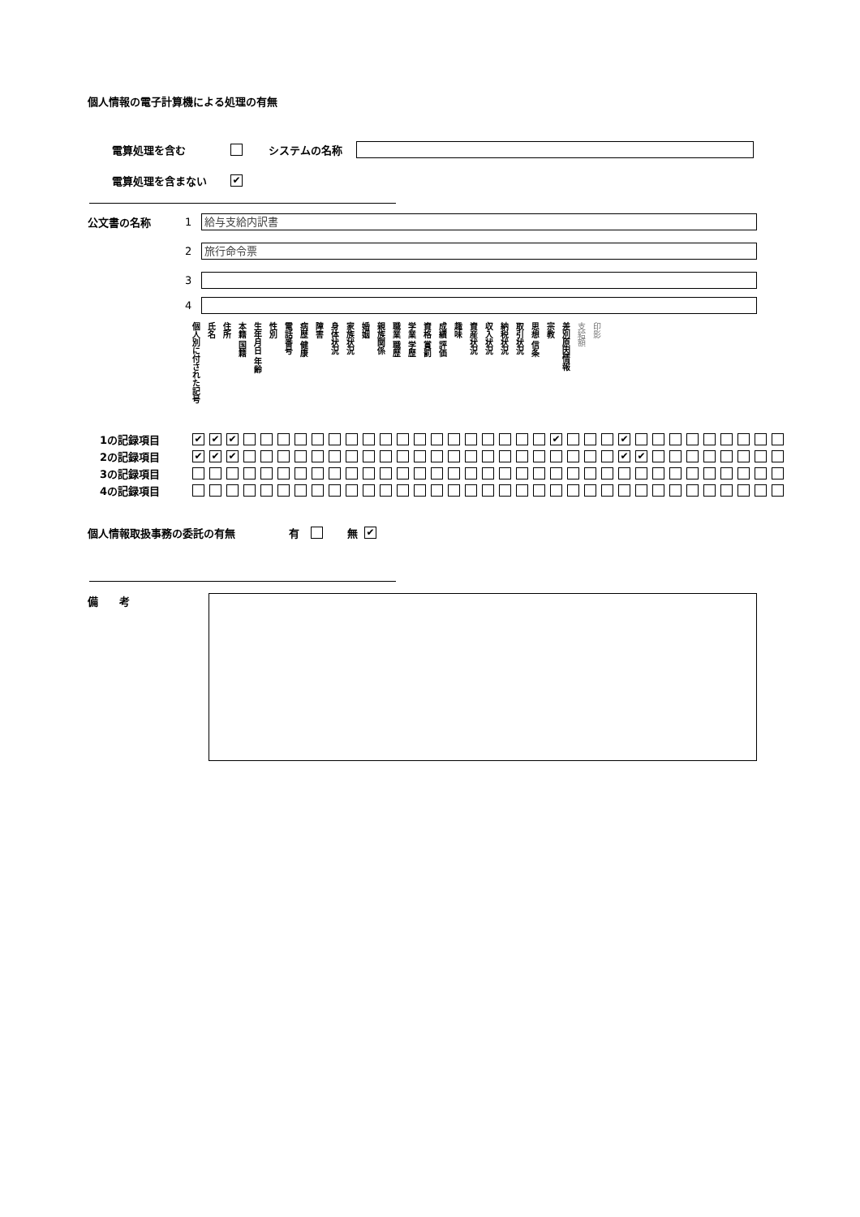個人情報の電子計算機による処理の有無
電算処理を含む システムの名称
電算処理を含まない ✔
公文書の名称 1
給与支給内訳書
2
旅行命令票
3
4
| 個人別に付された記号 | 氏名 | 住所 | 本籍 国籍 | 生年月日 年齢 | 性別 | 電話番号 | 病歴 健康 | 障害 | 身体状況 | 家族状況 | 婚姻 | 親族関係 | 職業 職歴 | 学業 学歴 | 資格 賞罰 | 成績 評価 | 趣味 | 資産状況 | 収入状況 | 納税状況 | 取引状況 | 思想 信条 | 宗教 | 差別原因情報 | 支給額 | 印影 |
| 1の記録項目 | ✔ | ✔ | ✔ | | | | | | | | | | | | | | | | | | | ✔ | | | | ✔ | | | | | | | | | |
| 2の記録項目 | ✔ | ✔ | ✔ | | | | | | | | | | | | | | | | | | | | | | | ✔ | ✔ | | | | | | | | |
| 3の記録項目 | | | | | | | | | | | | | | | | | | | | | | | | | | | | | | | | | | | |
| 4の記録項目 | | | | | | | | | | | | | | | | | | | | | | | | | | | | | | | | | | | |
個人情報取扱事務の委託の有無 有 無 ✔
備　　考